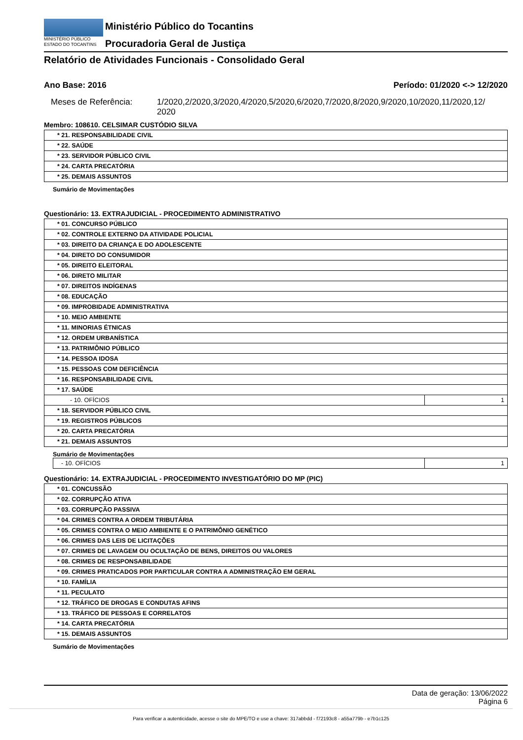MINISTÉRIO PÚBLICO
ESTADO DO TOCANTINS
Ministério Público do Tocantins
Procuradoria Geral de Justiça
Relatório de Atividades Funcionais - Consolidado Geral
Ano Base: 2016 Período: 01/2020 <-> 12/2020
Meses de Referência: 1/2020,2/2020,3/2020,4/2020,5/2020,6/2020,7/2020,8/2020,9/2020,10/2020,11/2020,12/
2020
Membro: 108610. CELSIMAR CUSTÓDIO SILVA
| * 21. RESPONSABILIDADE CIVIL |
| * 22. SAÚDE |
| * 23. SERVIDOR PÚBLICO CIVIL |
| * 24. CARTA PRECATÓRIA |
| * 25. DEMAIS ASSUNTOS |
Sumário de Movimentações
Questionário: 13. EXTRAJUDICIAL - PROCEDIMENTO ADMINISTRATIVO
| * 01. CONCURSO PÚBLICO | |
| * 02. CONTROLE EXTERNO DA ATIVIDADE POLICIAL | |
| * 03. DIREITO DA CRIANÇA E DO ADOLESCENTE | |
| * 04. DIRETO DO CONSUMIDOR | |
| * 05. DIREITO ELEITORAL | |
| * 06. DIRETO MILITAR | |
| * 07. DIREITOS INDÍGENAS | |
| * 08. EDUCAÇÃO | |
| * 09. IMPROBIDADE ADMINISTRATIVA | |
| * 10. MEIO AMBIENTE | |
| * 11. MINORIAS ÉTNICAS | |
| * 12. ORDEM URBANÍSTICA | |
| * 13. PATRIMÔNIO PÚBLICO | |
| * 14. PESSOA IDOSA | |
| * 15. PESSOAS COM DEFICIÊNCIA | |
| * 16. RESPONSABILIDADE CIVIL | |
| * 17. SAÚDE | |
| - 10. OFÍCIOS | 1 |
| * 18. SERVIDOR PÚBLICO CIVIL | |
| * 19. REGISTROS PÚBLICOS | |
| * 20. CARTA PRECATÓRIA | |
| * 21. DEMAIS ASSUNTOS | |
Sumário de Movimentações
| - 10. OFÍCIOS | 1 |
Questionário: 14. EXTRAJUDICIAL - PROCEDIMENTO INVESTIGATÓRIO DO MP (PIC)
| * 01. CONCUSSÃO |
| * 02. CORRUPÇÃO ATIVA |
| * 03. CORRUPÇÃO PASSIVA |
| * 04. CRIMES CONTRA A ORDEM TRIBUTÁRIA |
| * 05. CRIMES CONTRA O MEIO AMBIENTE E O PATRIMÔNIO GENÉTICO |
| * 06. CRIMES DAS LEIS DE LICITAÇÕES |
| * 07. CRIMES DE LAVAGEM OU OCULTAÇÃO DE BENS, DIREITOS OU VALORES |
| * 08. CRIMES DE RESPONSABILIDADE |
| * 09. CRIMES PRATICADOS POR PARTICULAR CONTRA A ADMINISTRAÇÃO EM GERAL |
| * 10. FAMÍLIA |
| * 11. PECULATO |
| * 12. TRÁFICO DE DROGAS E CONDUTAS AFINS |
| * 13. TRÁFICO DE PESSOAS E CORRELATOS |
| * 14. CARTA PRECATÓRIA |
| * 15. DEMAIS ASSUNTOS |
Sumário de Movimentações
Data de geração: 13/06/2022
Página 6
Para verificar a autenticidade, acesse o site do MPE/TO e use a chave: 317abbdd - f72193c8 - a55a779b - e7b1c125